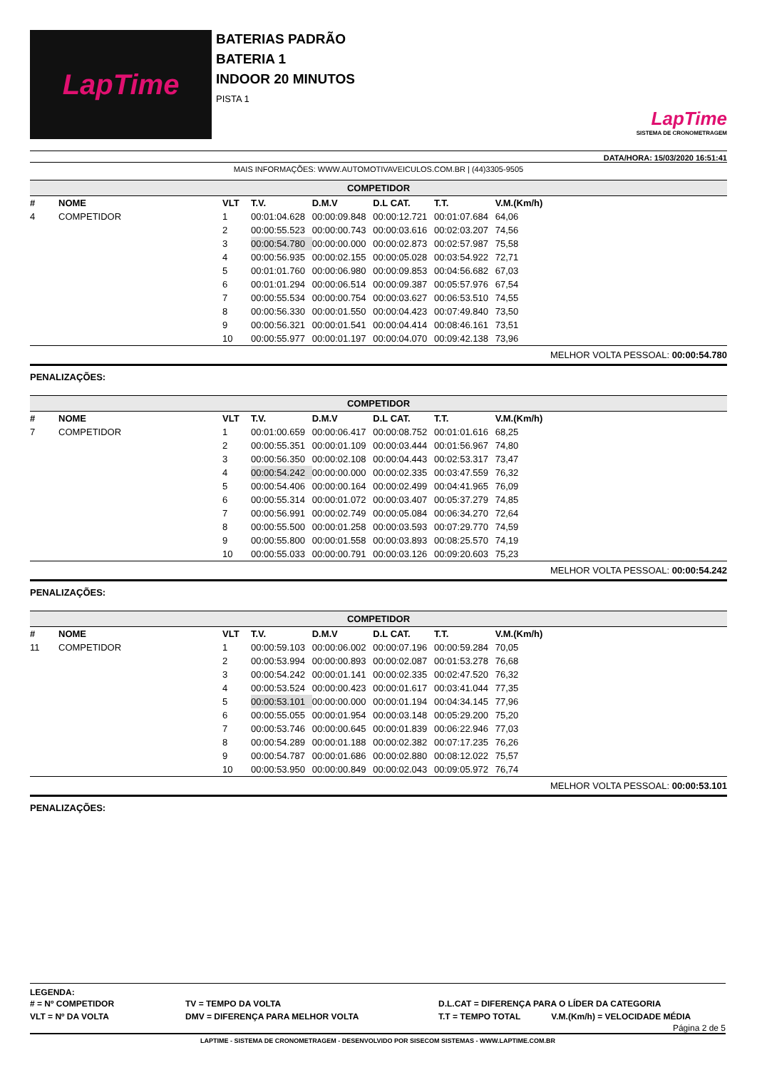LapTime
BATERIAS PADRÃO
BATERIA 1
INDOOR 20 MINUTOS
PISTA 1
LapTime
SISTEMA DE CRONOMETRAGEM
DATA/HORA: 15/03/2020 16:51:41
MAIS INFORMAÇÕES: WWW.AUTOMOTIVAVEICULOS.COM.BR | (44)3305-9505
COMPETIDOR
| # | NOME | VLT | T.V. | D.M.V | D.L CAT. | T.T. | V.M.(Km/h) | |
| --- | --- | --- | --- | --- | --- | --- | --- | --- |
| 4 | COMPETIDOR | 1 | 00:01:04.628 | 00:00:09.848 | 00:00:12.721 | 00:01:07.684 | 64,06 | |
| | | 2 | 00:00:55.523 | 00:00:00.743 | 00:00:03.616 | 00:02:03.207 | 74,56 | |
| | | 3 | 00:00:54.780 | 00:00:00.000 | 00:00:02.873 | 00:02:57.987 | 75,58 | |
| | | 4 | 00:00:56.935 | 00:00:02.155 | 00:00:05.028 | 00:03:54.922 | 72,71 | |
| | | 5 | 00:01:01.760 | 00:00:06.980 | 00:00:09.853 | 00:04:56.682 | 67,03 | |
| | | 6 | 00:01:01.294 | 00:00:06.514 | 00:00:09.387 | 00:05:57.976 | 67,54 | |
| | | 7 | 00:00:55.534 | 00:00:00.754 | 00:00:03.627 | 00:06:53.510 | 74,55 | |
| | | 8 | 00:00:56.330 | 00:00:01.550 | 00:00:04.423 | 00:07:49.840 | 73,50 | |
| | | 9 | 00:00:56.321 | 00:00:01.541 | 00:00:04.414 | 00:08:46.161 | 73,51 | |
| | | 10 | 00:00:55.977 | 00:00:01.197 | 00:00:04.070 | 00:09:42.138 | 73,96 | |
MELHOR VOLTA PESSOAL: 00:00:54.780
PENALIZAÇÕES:
COMPETIDOR
| # | NOME | VLT | T.V. | D.M.V | D.L CAT. | T.T. | V.M.(Km/h) | |
| --- | --- | --- | --- | --- | --- | --- | --- | --- |
| 7 | COMPETIDOR | 1 | 00:01:00.659 | 00:00:06.417 | 00:00:08.752 | 00:01:01.616 | 68,25 | |
| | | 2 | 00:00:55.351 | 00:00:01.109 | 00:00:03.444 | 00:01:56.967 | 74,80 | |
| | | 3 | 00:00:56.350 | 00:00:02.108 | 00:00:04.443 | 00:02:53.317 | 73,47 | |
| | | 4 | 00:00:54.242 | 00:00:00.000 | 00:00:02.335 | 00:03:47.559 | 76,32 | |
| | | 5 | 00:00:54.406 | 00:00:00.164 | 00:00:02.499 | 00:04:41.965 | 76,09 | |
| | | 6 | 00:00:55.314 | 00:00:01.072 | 00:00:03.407 | 00:05:37.279 | 74,85 | |
| | | 7 | 00:00:56.991 | 00:00:02.749 | 00:00:05.084 | 00:06:34.270 | 72,64 | |
| | | 8 | 00:00:55.500 | 00:00:01.258 | 00:00:03.593 | 00:07:29.770 | 74,59 | |
| | | 9 | 00:00:55.800 | 00:00:01.558 | 00:00:03.893 | 00:08:25.570 | 74,19 | |
| | | 10 | 00:00:55.033 | 00:00:00.791 | 00:00:03.126 | 00:09:20.603 | 75,23 | |
MELHOR VOLTA PESSOAL: 00:00:54.242
PENALIZAÇÕES:
COMPETIDOR
| # | NOME | VLT | T.V. | D.M.V | D.L CAT. | T.T. | V.M.(Km/h) | |
| --- | --- | --- | --- | --- | --- | --- | --- | --- |
| 11 | COMPETIDOR | 1 | 00:00:59.103 | 00:00:06.002 | 00:00:07.196 | 00:00:59.284 | 70,05 | |
| | | 2 | 00:00:53.994 | 00:00:00.893 | 00:00:02.087 | 00:01:53.278 | 76,68 | |
| | | 3 | 00:00:54.242 | 00:00:01.141 | 00:00:02.335 | 00:02:47.520 | 76,32 | |
| | | 4 | 00:00:53.524 | 00:00:00.423 | 00:00:01.617 | 00:03:41.044 | 77,35 | |
| | | 5 | 00:00:53.101 | 00:00:00.000 | 00:00:01.194 | 00:04:34.145 | 77,96 | |
| | | 6 | 00:00:55.055 | 00:00:01.954 | 00:00:03.148 | 00:05:29.200 | 75,20 | |
| | | 7 | 00:00:53.746 | 00:00:00.645 | 00:00:01.839 | 00:06:22.946 | 77,03 | |
| | | 8 | 00:00:54.289 | 00:00:01.188 | 00:00:02.382 | 00:07:17.235 | 76,26 | |
| | | 9 | 00:00:54.787 | 00:00:01.686 | 00:00:02.880 | 00:08:12.022 | 75,57 | |
| | | 10 | 00:00:53.950 | 00:00:00.849 | 00:00:02.043 | 00:09:05.972 | 76,74 | |
MELHOR VOLTA PESSOAL: 00:00:53.101
PENALIZAÇÕES:
LEGENDA:
# = Nº COMPETIDOR
VLT = Nº DA VOLTA
TV = TEMPO DA VOLTA
DMV = DIFERENÇA PARA MELHOR VOLTA
D.L.CAT = DIFERENÇA PARA O LÍDER DA CATEGORIA
T.T = TEMPO TOTAL V.M.(Km/h) = VELOCIDADE MÉDIA
Página 2 de 5
LAPTIME - SISTEMA DE CRONOMETRAGEM - DESENVOLVIDO POR SISECOM SISTEMAS - WWW.LAPTIME.COM.BR